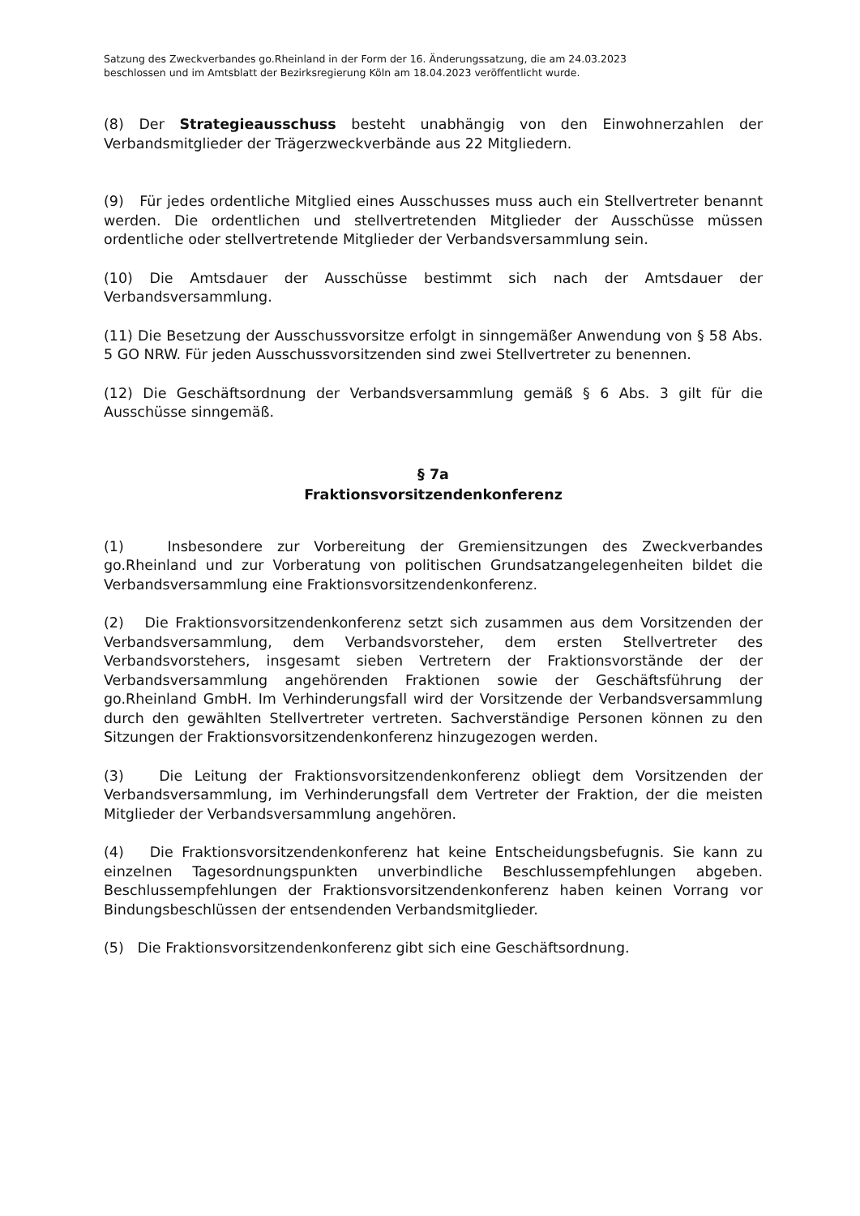Satzung des Zweckverbandes go.Rheinland in der Form der 16. Änderungssatzung, die am 24.03.2023
beschlossen und im Amtsblatt der Bezirksregierung Köln am 18.04.2023 veröffentlicht wurde.
(8) Der Strategieausschuss besteht unabhängig von den Einwohnerzahlen der Verbandsmitglieder der Trägerzweckverbände aus 22 Mitgliedern.
(9) Für jedes ordentliche Mitglied eines Ausschusses muss auch ein Stellvertreter benannt werden. Die ordentlichen und stellvertretenden Mitglieder der Ausschüsse müssen ordentliche oder stellvertretende Mitglieder der Verbandsversammlung sein.
(10) Die Amtsdauer der Ausschüsse bestimmt sich nach der Amtsdauer der Verbandsversammlung.
(11) Die Besetzung der Ausschussvorsitze erfolgt in sinngemäßer Anwendung von § 58 Abs. 5 GO NRW. Für jeden Ausschussvorsitzenden sind zwei Stellvertreter zu benennen.
(12) Die Geschäftsordnung der Verbandsversammlung gemäß § 6 Abs. 3 gilt für die Ausschüsse sinngemäß.
§ 7a
Fraktionsvorsitzendenkonferenz
(1) Insbesondere zur Vorbereitung der Gremiensitzungen des Zweckverbandes go.Rheinland und zur Vorberatung von politischen Grundsatzangelegenheiten bildet die Verbandsversammlung eine Fraktionsvorsitzendenkonferenz.
(2) Die Fraktionsvorsitzendenkonferenz setzt sich zusammen aus dem Vorsitzenden der Verbandsversammlung, dem Verbandsvorsteher, dem ersten Stellvertreter des Verbandsvorstehers, insgesamt sieben Vertretern der Fraktionsvorstände der der Verbandsversammlung angehörenden Fraktionen sowie der Geschäftsführung der go.Rheinland GmbH. Im Verhinderungsfall wird der Vorsitzende der Verbandsversammlung durch den gewählten Stellvertreter vertreten. Sachverständige Personen können zu den Sitzungen der Fraktionsvorsitzendenkonferenz hinzugezogen werden.
(3) Die Leitung der Fraktionsvorsitzendenkonferenz obliegt dem Vorsitzenden der Verbandsversammlung, im Verhinderungsfall dem Vertreter der Fraktion, der die meisten Mitglieder der Verbandsversammlung angehören.
(4) Die Fraktionsvorsitzendenkonferenz hat keine Entscheidungsbefugnis. Sie kann zu einzelnen Tagesordnungspunkten unverbindliche Beschlussempfehlungen abgeben. Beschlussempfehlungen der Fraktionsvorsitzendenkonferenz haben keinen Vorrang vor Bindungsbeschlüssen der entsendenden Verbandsmitglieder.
(5) Die Fraktionsvorsitzendenkonferenz gibt sich eine Geschäftsordnung.